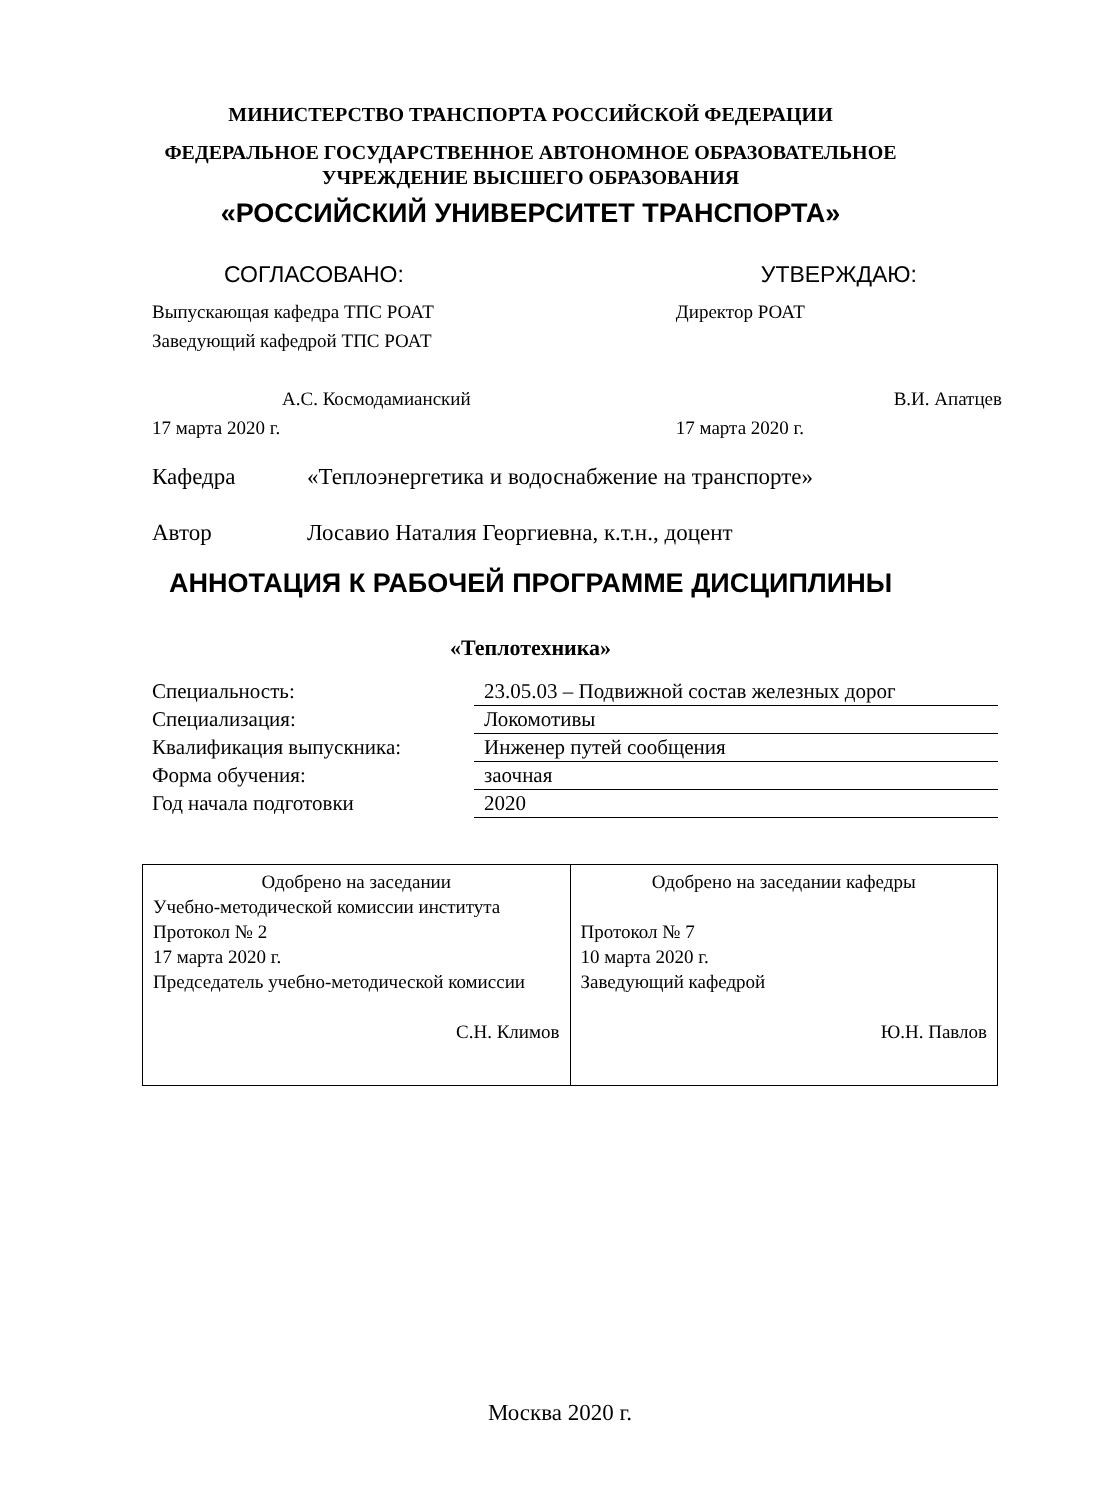МИНИСТЕРСТВО ТРАНСПОРТА РОССИЙСКОЙ ФЕДЕРАЦИИ
ФЕДЕРАЛЬНОЕ ГОСУДАРСТВЕННОЕ АВТОНОМНОЕ ОБРАЗОВАТЕЛЬНОЕ
УЧРЕЖДЕНИЕ ВЫСШЕГО ОБРАЗОВАНИЯ
«РОССИЙСКИЙ УНИВЕРСИТЕТ ТРАНСПОРТА»
| СОГЛАСОВАНО: | УТВЕРЖДАЮ: |
| Выпускающая кафедра ТПС РОАТ Заведующий кафедрой ТПС РОАТ А.С. Космодамианский 17 марта 2020 г. | Директор РОАТ В.И. Апатцев 17 марта 2020 г. |
Кафедра «Теплоэнергетика и водоснабжение на транспорте»
Автор Лосавио Наталия Георгиевна, к.т.н., доцент
АННОТАЦИЯ К РАБОЧЕЙ ПРОГРАММЕ ДИСЦИПЛИНЫ
«Теплотехника»
| Специальность: | 23.05.03 – Подвижной состав железных дорог |
| Специализация: | Локомотивы |
| Квалификация выпускника: | Инженер путей сообщения |
| Форма обучения: | заочная |
| Год начала подготовки | 2020 |
| Одобрено на заседании Учебно-методической комиссии института Протокол № 2 17 марта 2020 г. Председатель учебно-методической комиссии С.Н. Климов | Одобрено на заседании кафедры Протокол № 7 10 марта 2020 г. Заведующий кафедрой Ю.Н. Павлов |
Москва 2020 г.